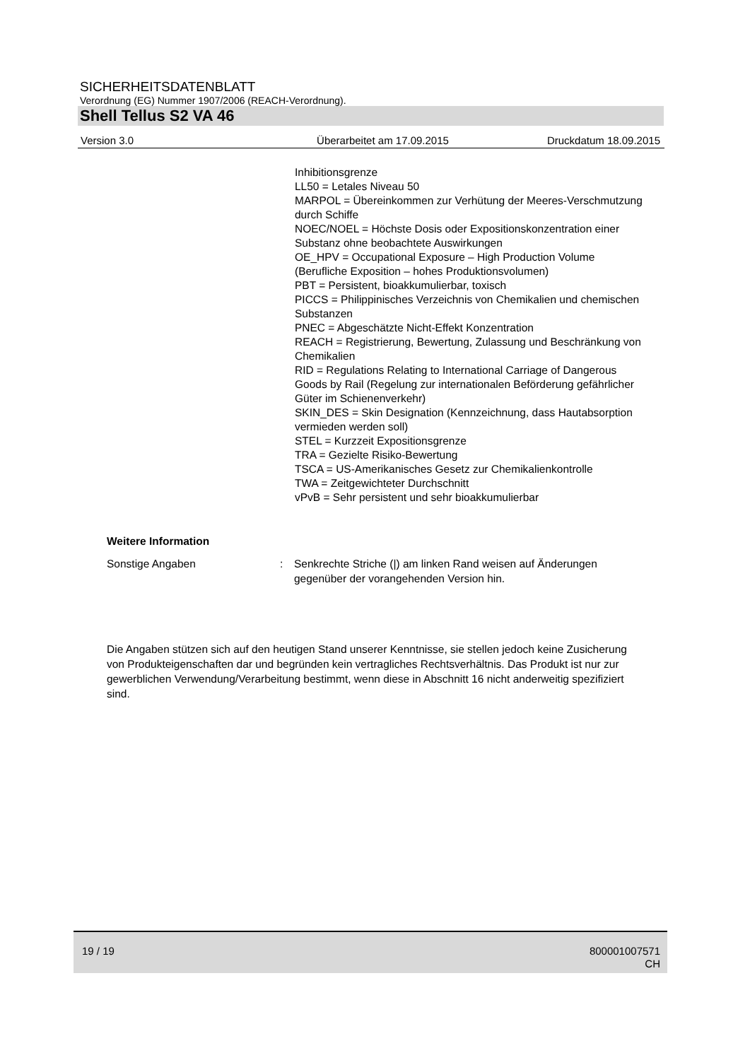SICHERHEITSDATENBLATT
Verordnung (EG) Nummer 1907/2006 (REACH-Verordnung).
Shell Tellus S2 VA 46
Version 3.0 Überarbeitet am 17.09.2015 Druckdatum 18.09.2015
Inhibitionsgrenze
LL50 = Letales Niveau 50
MARPOL = Übereinkommen zur Verhütung der Meeres-Verschmutzung durch Schiffe
NOEC/NOEL = Höchste Dosis oder Expositionskonzentration einer Substanz ohne beobachtete Auswirkungen
OE_HPV = Occupational Exposure – High Production Volume (Berufliche Exposition – hohes Produktionsvolumen)
PBT = Persistent, bioakkumulierbar, toxisch
PICCS = Philippinisches Verzeichnis von Chemikalien und chemischen Substanzen
PNEC = Abgeschätzte Nicht-Effekt Konzentration
REACH = Registrierung, Bewertung, Zulassung und Beschränkung von Chemikalien
RID = Regulations Relating to International Carriage of Dangerous Goods by Rail (Regelung zur internationalen Beförderung gefährlicher Güter im Schienenverkehr)
SKIN_DES = Skin Designation (Kennzeichnung, dass Hautabsorption vermieden werden soll)
STEL = Kurzzeit Expositionsgrenze
TRA = Gezielte Risiko-Bewertung
TSCA = US-Amerikanisches Gesetz zur Chemikalienkontrolle
TWA = Zeitgewichteter Durchschnitt
vPvB = Sehr persistent und sehr bioakkumulierbar
Weitere Information
Sonstige Angaben : Senkrechte Striche (|) am linken Rand weisen auf Änderungen gegenüber der vorangehenden Version hin.
Die Angaben stützen sich auf den heutigen Stand unserer Kenntnisse, sie stellen jedoch keine Zusicherung von Produkteigenschaften dar und begründen kein vertragliches Rechtsverhältnis. Das Produkt ist nur zur gewerblichen Verwendung/Verarbeitung bestimmt, wenn diese in Abschnitt 16 nicht anderweitig spezifiziert sind.
19 / 19
800001007571
CH